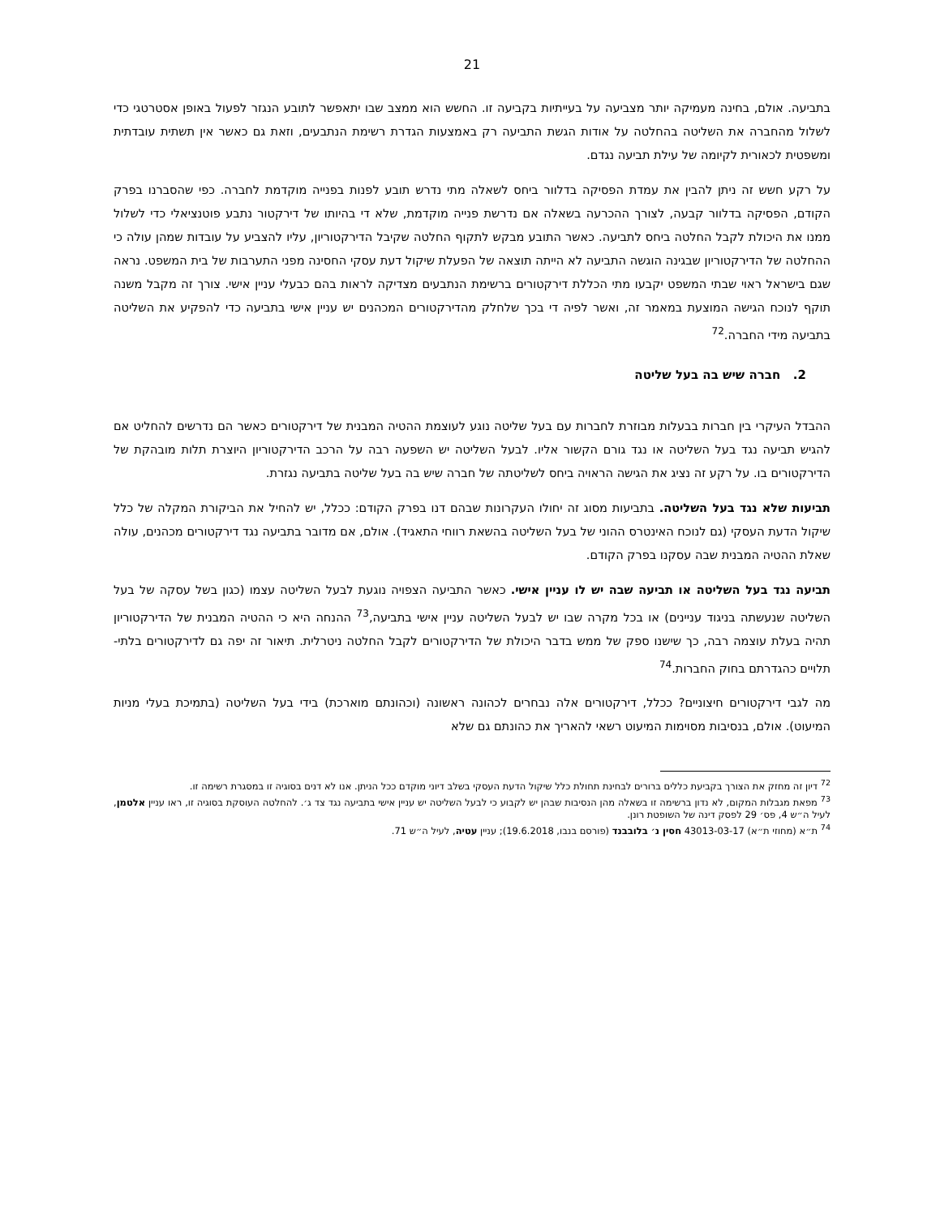21
בתביעה. אולם, בחינה מעמיקה יותר מצביעה על בעייתיות בקביעה זו. החשש הוא ממצב שבו יתאפשר לתובע הנגזר לפעול באופן אסטרטגי כדי לשלול מהחברה את השליטה בהחלטה על אודות הגשת התביעה רק באמצעות הגדרת רשימת הנתבעים, וזאת גם כאשר אין תשתית עובדתית ומשפטית לכאורית לקיומה של עילת תביעה נגדם.
על רקע חשש זה ניתן להבין את עמדת הפסיקה בדלוור ביחס לשאלה מתי נדרש תובע לפנות בפנייה מוקדמת לחברה. כפי שהסברנו בפרק הקודם, הפסיקה בדלוור קבעה, לצורך ההכרעה בשאלה אם נדרשת פנייה מוקדמת, שלא די בהיותו של דירקטור נתבע פוטנציאלי כדי לשלול ממנו את היכולת לקבל החלטה ביחס לתביעה. כאשר התובע מבקש לתקוף החלטה שקיבל הדירקטוריון, עליו להצביע על עובדות שמהן עולה כי ההחלטה של הדירקטוריון שבגינה הוגשה התביעה לא הייתה תוצאה של הפעלת שיקול דעת עסקי החסינה מפני התערבות של בית המשפט. נראה שגם בישראל ראוי שבתי המשפט יקבעו מתי הכללת דירקטורים ברשימת הנתבעים מצדיקה לראות בהם כבעלי עניין אישי. צורך זה מקבל משנה תוקף לנוכח הגישה המוצעת במאמר זה, ואשר לפיה די בכך שלחלק מהדירקטורים המכהנים יש עניין אישי בתביעה כדי להפקיע את השליטה בתביעה מידי החברה.<sup>72</sup>
2. חברה שיש בה בעל שליטה
ההבדל העיקרי בין חברות בבעלות מבוזרת לחברות עם בעל שליטה נוגע לעוצמת ההטיה המבנית של דירקטורים כאשר הם נדרשים להחליט אם להגיש תביעה נגד בעל השליטה או נגד גורם הקשור אליו. לבעל השליטה יש השפעה רבה על הרכב הדירקטוריון היוצרת תלות מובהקת של הדירקטורים בו. על רקע זה נציג את הגישה הראויה ביחס לשליטתה של חברה שיש בה בעל שליטה בתביעה נגזרת.
תביעות שלא נגד בעל השליטה. בתביעות מסוג זה יחולו העקרונות שבהם דנו בפרק הקודם: ככלל, יש להחיל את הביקורת המקלה של כלל שיקול הדעת העסקי (גם לנוכח האינטרס ההוני של בעל השליטה בהשאת רווחי התאגיד). אולם, אם מדובר בתביעה נגד דירקטורים מכהנים, עולה שאלת ההטיה המבנית שבה עסקנו בפרק הקודם.
תביעה נגד בעל השליטה או תביעה שבה יש לו עניין אישי. כאשר התביעה הצפויה נוגעת לבעל השליטה עצמו (כגון בשל עסקה של בעל השליטה שנעשתה בניגוד עניינים) או בכל מקרה שבו יש לבעל השליטה עניין אישי בתביעה,<sup>73</sup> ההנחה היא כי ההטיה המבנית של הדירקטוריון תהיה בעלת עוצמה רבה, כך שישנו ספק של ממש בדבר היכולת של הדירקטורים לקבל החלטה ניטרלית. תיאור זה יפה גם לדירקטורים בלתי-תלויים כהגדרתם בחוק החברות.<sup>74</sup>
מה לגבי דירקטורים חיצוניים? ככלל, דירקטורים אלה נבחרים לכהונה ראשונה (וכהונתם מוארכת) בידי בעל השליטה (בתמיכת בעלי מניות המיעוט). אולם, בנסיבות מסוימות המיעוט רשאי להאריך את כהונתם גם שלא
<sup>72</sup> דיון זה מחזק את הצורך בקביעת כללים ברורים לבחינת תחולת כלל שיקול הדעת העסקי בשלב דיוני מוקדם ככל הניתן. אנו לא דנים בסוגיה זו במסגרת רשימה זו.
<sup>73</sup> מפאת מגבלות המקום, לא נדון ברשימה זו בשאלה מהן הנסיבות שבהן יש לקבוע כי לבעל השליטה יש עניין אישי בתביעה נגד צד ג׳. להחלטה העוסקת בסוגיה זו, ראו עניין אלטמן, לעיל ה״ש 4, פס׳ 29 לפסק דינה של השופטת רונן.
<sup>74</sup> ת״א (מחוזי ת״א) 43013-03-17 חסין נ׳ בלובבנד (פורסם בנבו, 19.6.2018); עניין עטיה, לעיל ה״ש 71.